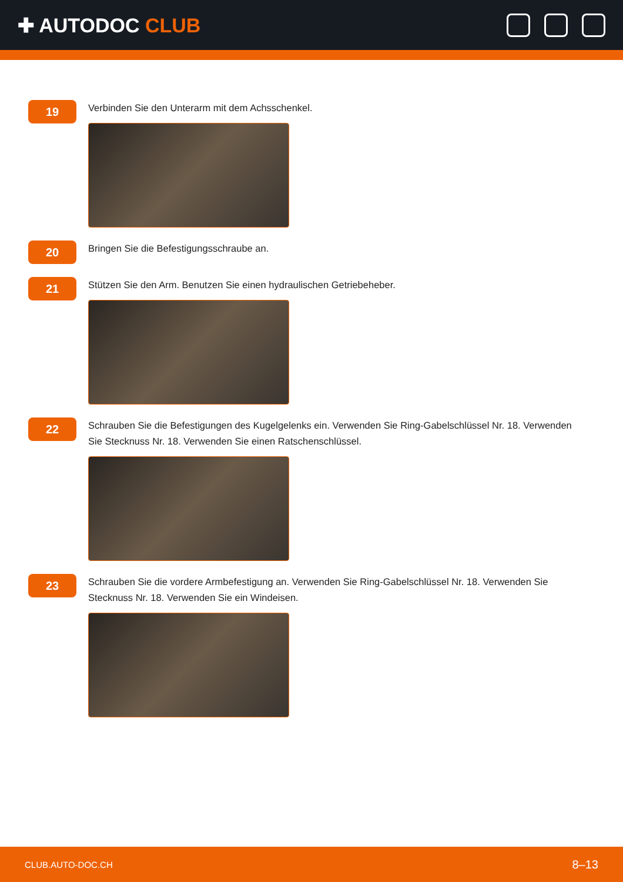✚ AUTODOC CLUB
19
Verbinden Sie den Unterarm mit dem Achsschenkel.
20
Bringen Sie die Befestigungsschraube an.
21
Stützen Sie den Arm. Benutzen Sie einen hydraulischen Getriebeheber.
22
Schrauben Sie die Befestigungen des Kugelgelenks ein. Verwenden Sie Ring-Gabelschlüssel Nr. 18. Verwenden Sie Stecknuss Nr. 18. Verwenden Sie einen Ratschenschlüssel.
23
Schrauben Sie die vordere Armbefestigung an. Verwenden Sie Ring-Gabelschlüssel Nr. 18. Verwenden Sie Stecknuss Nr. 18. Verwenden Sie ein Windeisen.
CLUB.AUTO-DOC.CH 8–13